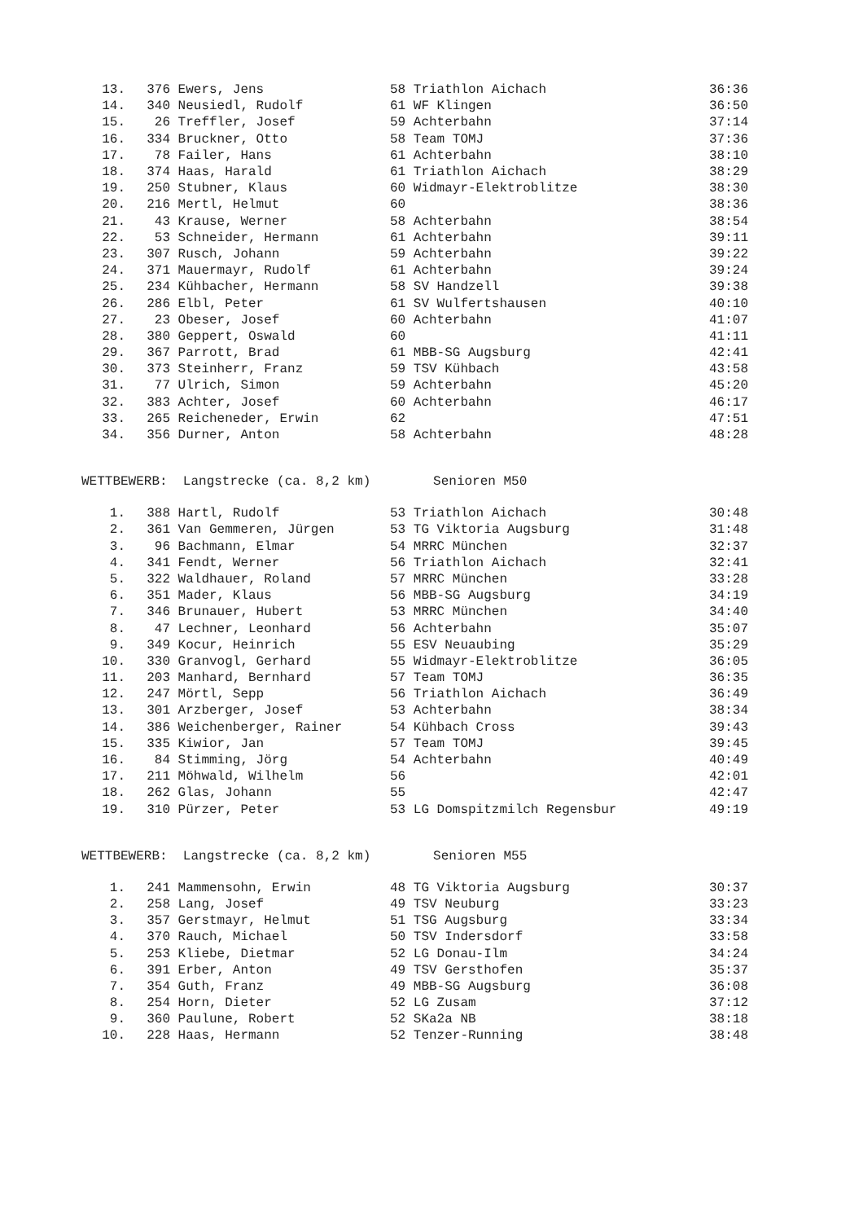| 13. | 376 | Ewers, Jens | 58 Triathlon Aichach | 36:36 |
| 14. | 340 | Neusiedl, Rudolf | 61 WF Klingen | 36:50 |
| 15. | 26 | Treffler, Josef | 59 Achterbahn | 37:14 |
| 16. | 334 | Bruckner, Otto | 58 Team TOMJ | 37:36 |
| 17. | 78 | Failer, Hans | 61 Achterbahn | 38:10 |
| 18. | 374 | Haas, Harald | 61 Triathlon Aichach | 38:29 |
| 19. | 250 | Stubner, Klaus | 60 Widmayr-Elektroblitze | 38:30 |
| 20. | 216 | Mertl, Helmut | 60 | 38:36 |
| 21. | 43 | Krause, Werner | 58 Achterbahn | 38:54 |
| 22. | 53 | Schneider, Hermann | 61 Achterbahn | 39:11 |
| 23. | 307 | Rusch, Johann | 59 Achterbahn | 39:22 |
| 24. | 371 | Mauermayr, Rudolf | 61 Achterbahn | 39:24 |
| 25. | 234 | Kühbacher, Hermann | 58 SV Handzell | 39:38 |
| 26. | 286 | Elbl, Peter | 61 SV Wulfertshausen | 40:10 |
| 27. | 23 | Obeser, Josef | 60 Achterbahn | 41:07 |
| 28. | 380 | Geppert, Oswald | 60 | 41:11 |
| 29. | 367 | Parrott, Brad | 61 MBB-SG Augsburg | 42:41 |
| 30. | 373 | Steinherr, Franz | 59 TSV Kühbach | 43:58 |
| 31. | 77 | Ulrich, Simon | 59 Achterbahn | 45:20 |
| 32. | 383 | Achter, Josef | 60 Achterbahn | 46:17 |
| 33. | 265 | Reicheneder, Erwin | 62 | 47:51 |
| 34. | 356 | Durner, Anton | 58 Achterbahn | 48:28 |
WETTBEWERB: Langstrecke (ca. 8,2 km) Senioren M50
| 1. | 388 | Hartl, Rudolf | 53 Triathlon Aichach | 30:48 |
| 2. | 361 | Van Gemmeren, Jürgen | 53 TG Viktoria Augsburg | 31:48 |
| 3. | 96 | Bachmann, Elmar | 54 MRRC München | 32:37 |
| 4. | 341 | Fendt, Werner | 56 Triathlon Aichach | 32:41 |
| 5. | 322 | Waldhauer, Roland | 57 MRRC München | 33:28 |
| 6. | 351 | Mader, Klaus | 56 MBB-SG Augsburg | 34:19 |
| 7. | 346 | Brunauer, Hubert | 53 MRRC München | 34:40 |
| 8. | 47 | Lechner, Leonhard | 56 Achterbahn | 35:07 |
| 9. | 349 | Kocur, Heinrich | 55 ESV Neuaubing | 35:29 |
| 10. | 330 | Granvogl, Gerhard | 55 Widmayr-Elektroblitze | 36:05 |
| 11. | 203 | Manhard, Bernhard | 57 Team TOMJ | 36:35 |
| 12. | 247 | Mörtl, Sepp | 56 Triathlon Aichach | 36:49 |
| 13. | 301 | Arzberger, Josef | 53 Achterbahn | 38:34 |
| 14. | 386 | Weichenberger, Rainer | 54 Kühbach Cross | 39:43 |
| 15. | 335 | Kiwior, Jan | 57 Team TOMJ | 39:45 |
| 16. | 84 | Stimming, Jörg | 54 Achterbahn | 40:49 |
| 17. | 211 | Möhwald, Wilhelm | 56 | 42:01 |
| 18. | 262 | Glas, Johann | 55 | 42:47 |
| 19. | 310 | Pürzer, Peter | 53 LG Domspitzmilch Regensbur | 49:19 |
WETTBEWERB: Langstrecke (ca. 8,2 km) Senioren M55
| 1. | 241 | Mammensohn, Erwin | 48 TG Viktoria Augsburg | 30:37 |
| 2. | 258 | Lang, Josef | 49 TSV Neuburg | 33:23 |
| 3. | 357 | Gerstmayr, Helmut | 51 TSG Augsburg | 33:34 |
| 4. | 370 | Rauch, Michael | 50 TSV Indersdorf | 33:58 |
| 5. | 253 | Kliebe, Dietmar | 52 LG Donau-Ilm | 34:24 |
| 6. | 391 | Erber, Anton | 49 TSV Gersthofen | 35:37 |
| 7. | 354 | Guth, Franz | 49 MBB-SG Augsburg | 36:08 |
| 8. | 254 | Horn, Dieter | 52 LG Zusam | 37:12 |
| 9. | 360 | Paulune, Robert | 52 SKa2a NB | 38:18 |
| 10. | 228 | Haas, Hermann | 52 Tenzer-Running | 38:48 |